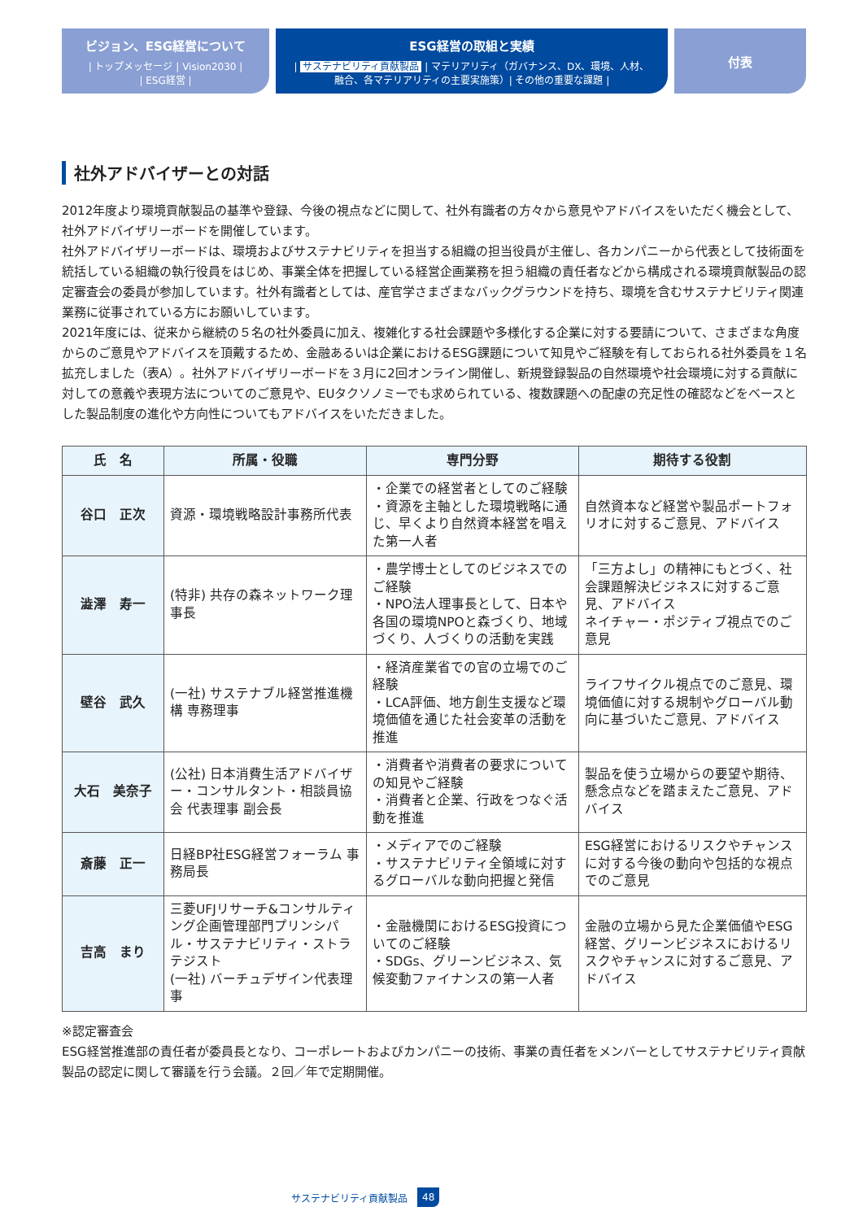ビジョン、ESG経営について
| トップメッセージ | Vision2030 |
| ESG経営 |
ESG経営の取組と実績
| サステナビリティ貢献製品 | マテリアリティ（ガバナンス、DX、環境、人材、
融合、各マテリアリティの主要実施策）| その他の重要な課題 |
付表
社外アドバイザーとの対話
2012年度より環境貢献製品の基準や登録、今後の視点などに関して、社外有識者の方々から意見やアドバイスをいただく機会として、社外アドバイザリーボードを開催しています。
社外アドバイザリーボードは、環境およびサステナビリティを担当する組織の担当役員が主催し、各カンパニーから代表として技術面を統括している組織の執行役員をはじめ、事業全体を把握している経営企画業務を担う組織の責任者などから構成される環境貢献製品の認定審査会の委員が参加しています。社外有識者としては、産官学さまざまなバックグラウンドを持ち、環境を含むサステナビリティ関連業務に従事されている方にお願いしています。
2021年度には、従来から継続の５名の社外委員に加え、複雑化する社会課題や多様化する企業に対する要請について、さまざまな角度からのご意見やアドバイスを頂戴するため、金融あるいは企業におけるESG課題について知見やご経験を有しておられる社外委員を１名拡充しました（表A）。社外アドバイザリーボードを３月に2回オンライン開催し、新規登録製品の自然環境や社会環境に対する貢献に対しての意義や表現方法についてのご意見や、EUタクソノミーでも求められている、複数課題への配慮の充足性の確認などをベースとした製品制度の進化や方向性についてもアドバイスをいただきました。
| 氏 名 | 所属・役職 | 専門分野 | 期待する役割 |
| --- | --- | --- | --- |
| 谷口 正次 | 資源・環境戦略設計事務所代表 | ・企業での経営者としてのご経験 ・資源を主軸とした環境戦略に通じ、早くより自然資本経営を唱えた第一人者 | 自然資本など経営や製品ポートフォリオに対するご意見、アドバイス |
| 澁澤 寿一 | (特非) 共存の森ネットワーク理事長 | ・農学博士としてのビジネスでのご経験 ・NPO法人理事長として、日本や各国の環境NPOと森づくり、地域づくり、人づくりの活動を実践 | 「三方よし」の精神にもとづく、社会課題解決ビジネスに対するご意見、アドバイス ネイチャー・ポジティブ視点でのご意見 |
| 壁谷 武久 | (一社) サステナブル経営推進機構 専務理事 | ・経済産業省での官の立場でのご経験 ・LCA評価、地方創生支援など環境価値を通じた社会変革の活動を推進 | ライフサイクル視点でのご意見、環境価値に対する規制やグローバル動向に基づいたご意見、アドバイス |
| 大石 美奈子 | (公社) 日本消費生活アドバイザー・コンサルタント・相談員協会 代表理事 副会長 | ・消費者や消費者の要求についての知見やご経験 ・消費者と企業、行政をつなぐ活動を推進 | 製品を使う立場からの要望や期待、懸念点などを踏まえたご意見、アドバイス |
| 斎藤 正一 | 日経BP社ESG経営フォーラム 事務局長 | ・メディアでのご経験 ・サステナビリティ全領域に対するグローバルな動向把握と発信 | ESG経営におけるリスクやチャンスに対する今後の動向や包括的な視点でのご意見 |
| 吉高 まり | 三菱UFJリサーチ&コンサルティング企画管理部門プリンシパル・サステナビリティ・ストラテジスト (一社) バーチュデザイン代表理事 | ・金融機関におけるESG投資についてのご経験 ・SDGs、グリーンビジネス、気候変動ファイナンスの第一人者 | 金融の立場から見た企業価値やESG経営、グリーンビジネスにおけるリスクやチャンスに対するご意見、アドバイス |
※認定審査会
ESG経営推進部の責任者が委員長となり、コーポレートおよびカンパニーの技術、事業の責任者をメンバーとしてサステナビリティ貢献製品の認定に関して審議を行う会議。２回／年で定期開催。
サステナビリティ貢献製品 48